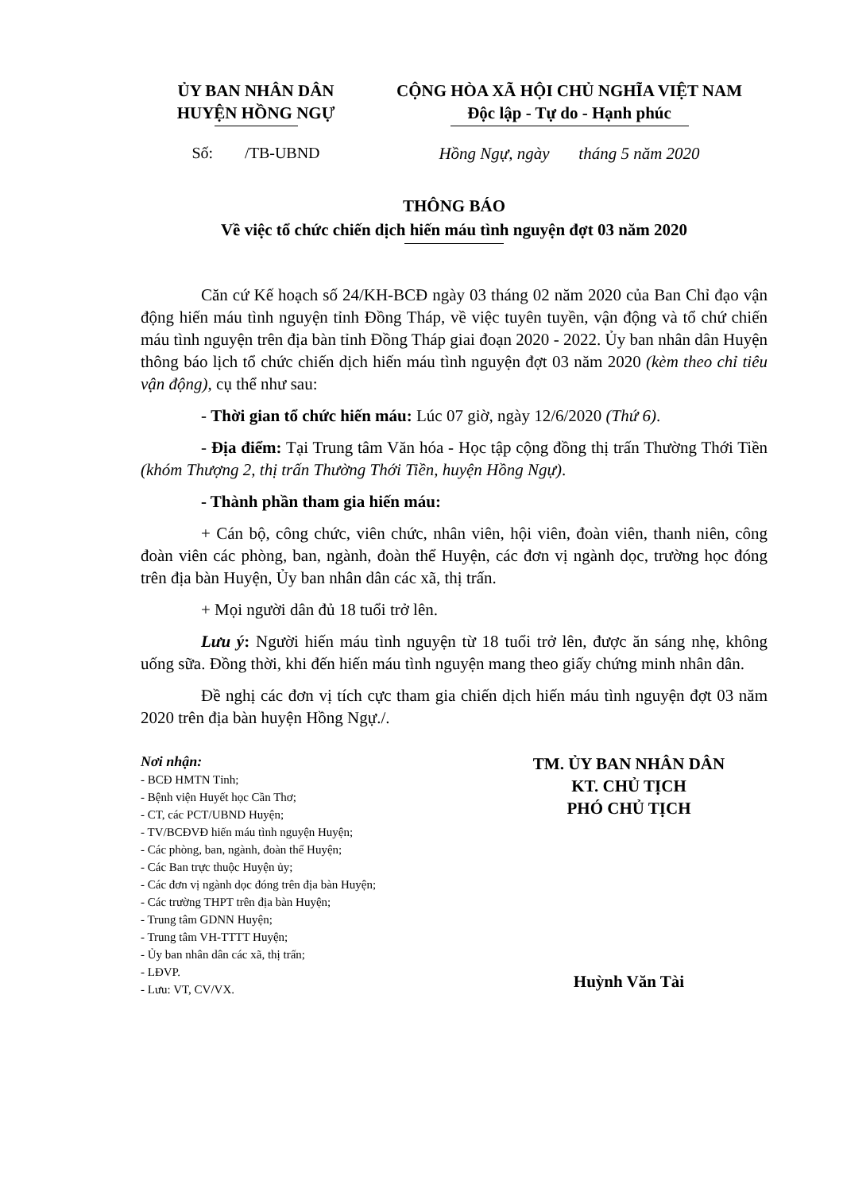ỦY BAN NHÂN DÂN
HUYỆN HỒNG NGỰ
CỘNG HÒA XÃ HỘI CHỦ NGHĨA VIỆT NAM
Độc lập - Tự do - Hạnh phúc
Số: /TB-UBND Hồng Ngự, ngày tháng 5 năm 2020
THÔNG BÁO
Về việc tổ chức chiến dịch hiến máu tình nguyện đợt 03 năm 2020
Căn cứ Kế hoạch số 24/KH-BCĐ ngày 03 tháng 02 năm 2020 của Ban Chỉ đạo vận động hiến máu tình nguyện tỉnh Đồng Tháp, về việc tuyên tuyền, vận động và tổ chứ chiến máu tình nguyện trên địa bàn tỉnh Đồng Tháp giai đoạn 2020 - 2022. Ủy ban nhân dân Huyện thông báo lịch tổ chức chiến dịch hiến máu tình nguyện đợt 03 năm 2020 (kèm theo chỉ tiêu vận động), cụ thể như sau:
- Thời gian tổ chức hiến máu: Lúc 07 giờ, ngày 12/6/2020 (Thứ 6).
- Địa điểm: Tại Trung tâm Văn hóa - Học tập cộng đồng thị trấn Thường Thới Tiền (khóm Thượng 2, thị trấn Thường Thới Tiền, huyện Hồng Ngự).
- Thành phần tham gia hiến máu:
+ Cán bộ, công chức, viên chức, nhân viên, hội viên, đoàn viên, thanh niên, công đoàn viên các phòng, ban, ngành, đoàn thể Huyện, các đơn vị ngành dọc, trường học đóng trên địa bàn Huyện, Ủy ban nhân dân các xã, thị trấn.
+ Mọi người dân đủ 18 tuổi trở lên.
Lưu ý: Người hiến máu tình nguyện từ 18 tuổi trở lên, được ăn sáng nhẹ, không uống sữa. Đồng thời, khi đến hiến máu tình nguyện mang theo giấy chứng minh nhân dân.
Đề nghị các đơn vị tích cực tham gia chiến dịch hiến máu tình nguyện đợt 03 năm 2020 trên địa bàn huyện Hồng Ngự./.
Nơi nhận:
- BCĐ HMTN Tỉnh;
- Bệnh viện Huyết học Cần Thơ;
- CT, các PCT/UBND Huyện;
- TV/BCĐVĐ hiến máu tình nguyện Huyện;
- Các phòng, ban, ngành, đoàn thể Huyện;
- Các Ban trực thuộc Huyện ủy;
- Các đơn vị ngành dọc đóng trên địa bàn Huyện;
- Các trường THPT trên địa bàn Huyện;
- Trung tâm GDNN Huyện;
- Trung tâm VH-TTTT Huyện;
- Ủy ban nhân dân các xã, thị trấn;
- LĐVP.
- Lưu: VT, CV/VX.
TM. ỦY BAN NHÂN DÂN
KT. CHỦ TỊCH
PHÓ CHỦ TỊCH
Huỳnh Văn Tài